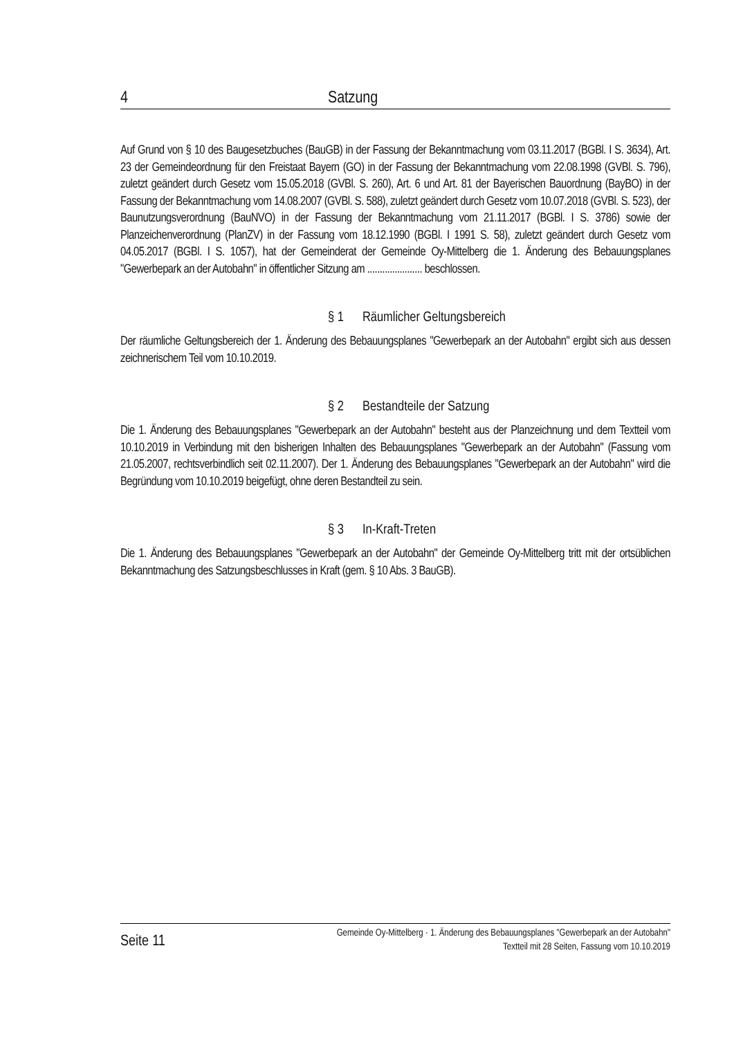4 Satzung
Auf Grund von § 10 des Baugesetzbuches (BauGB) in der Fassung der Bekanntmachung vom 03.11.2017 (BGBl. I S. 3634), Art. 23 der Gemeindeordnung für den Freistaat Bayern (GO) in der Fassung der Bekanntmachung vom 22.08.1998 (GVBl. S. 796), zuletzt geändert durch Gesetz vom 15.05.2018 (GVBl. S. 260), Art. 6 und Art. 81 der Bayerischen Bauordnung (BayBO) in der Fassung der Bekanntmachung vom 14.08.2007 (GVBl. S. 588), zuletzt geändert durch Gesetz vom 10.07.2018 (GVBl. S. 523), der Baunutzungsverordnung (BauNVO) in der Fassung der Bekanntmachung vom 21.11.2017 (BGBl. I S. 3786) sowie der Planzeichenverordnung (PlanZV) in der Fassung vom 18.12.1990 (BGBl. I 1991 S. 58), zuletzt geändert durch Gesetz vom 04.05.2017 (BGBl. I S. 1057), hat der Gemeinderat der Gemeinde Oy-Mittelberg die 1. Änderung des Bebauungsplanes "Gewerbepark an der Autobahn" in öffentlicher Sitzung am ...................... beschlossen.
§ 1 Räumlicher Geltungsbereich
Der räumliche Geltungsbereich der 1. Änderung des Bebauungsplanes "Gewerbepark an der Autobahn" ergibt sich aus dessen zeichnerischem Teil vom 10.10.2019.
§ 2 Bestandteile der Satzung
Die 1. Änderung des Bebauungsplanes "Gewerbepark an der Autobahn" besteht aus der Planzeichnung und dem Textteil vom 10.10.2019 in Verbindung mit den bisherigen Inhalten des Bebauungsplanes "Gewerbepark an der Autobahn" (Fassung vom 21.05.2007, rechtsverbindlich seit 02.11.2007). Der 1. Änderung des Bebauungsplanes "Gewerbepark an der Autobahn" wird die Begründung vom 10.10.2019 beigefügt, ohne deren Bestandteil zu sein.
§ 3 In-Kraft-Treten
Die 1. Änderung des Bebauungsplanes "Gewerbepark an der Autobahn" der Gemeinde Oy-Mittelberg tritt mit der ortsüblichen Bekanntmachung des Satzungsbeschlusses in Kraft (gem. § 10 Abs. 3 BauGB).
Seite 11
Gemeinde Oy-Mittelberg · 1. Änderung des Bebauungsplanes "Gewerbepark an der Autobahn"
Textteil mit 28 Seiten, Fassung vom 10.10.2019